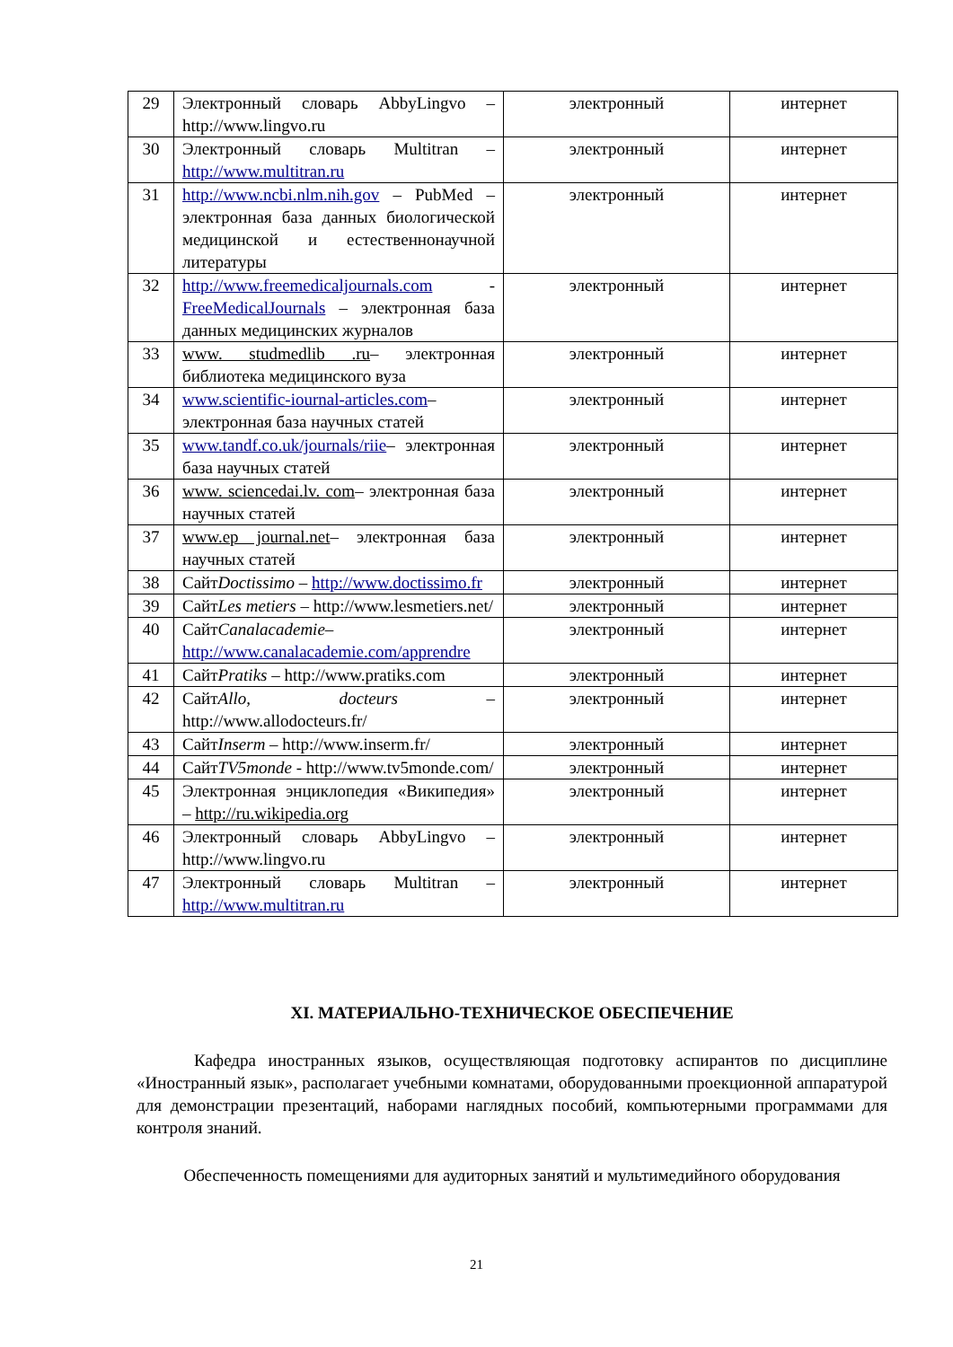| 29 | Электронный словарь AbbyLingvo – http://www.lingvo.ru | электронный | интернет |
| 30 | Электронный словарь Multitran – http://www.multitran.ru | электронный | интернет |
| 31 | http://www.ncbi.nlm.nih.gov – PubMed – электронная база данных биологической медицинской и естественнонаучной литературы | электронный | интернет |
| 32 | http://www.freemedicaljournals.com - FreeMedicalJournals – электронная база данных медицинских журналов | электронный | интернет |
| 33 | www. studmedlib .ru – электронная библиотека медицинского вуза | электронный | интернет |
| 34 | www.scientific-iournal-articles.com – электронная база научных статей | электронный | интернет |
| 35 | www.tandf.co.uk/journals/riie – электронная база научных статей | электронный | интернет |
| 36 | www. sciencedai.lv. com – электронная база научных статей | электронный | интернет |
| 37 | www.ep journal.net – электронная база научных статей | электронный | интернет |
| 38 | Сайт Doctissimo – http://www.doctissimo.fr | электронный | интернет |
| 39 | Сайт Les metiers – http://www.lesmetiers.net/ | электронный | интернет |
| 40 | Сайт Canalacademie – http://www.canalacademie.com/apprendre | электронный | интернет |
| 41 | Сайт Pratiks – http://www.pratiks.com | электронный | интернет |
| 42 | Сайт Allo, docteurs – http://www.allodocteurs.fr/ | электронный | интернет |
| 43 | Сайт Inserm – http://www.inserm.fr/ | электронный | интернет |
| 44 | Сайт TV5monde - http://www.tv5monde.com/ | электронный | интернет |
| 45 | Электронная энциклопедия «Википедия» – http://ru.wikipedia.org | электронный | интернет |
| 46 | Электронный словарь AbbyLingvo – http://www.lingvo.ru | электронный | интернет |
| 47 | Электронный словарь Multitran – http://www.multitran.ru | электронный | интернет |
XI. МАТЕРИАЛЬНО-ТЕХНИЧЕСКОЕ ОБЕСПЕЧЕНИЕ
Кафедра иностранных языков, осуществляющая подготовку аспирантов по дисциплине «Иностранный язык», располагает учебными комнатами, оборудованными проекционной аппаратурой для демонстрации презентаций, наборами наглядных пособий, компьютерными программами для контроля знаний.
Обеспеченность помещениями для аудиторных занятий и мультимедийного оборудования
21